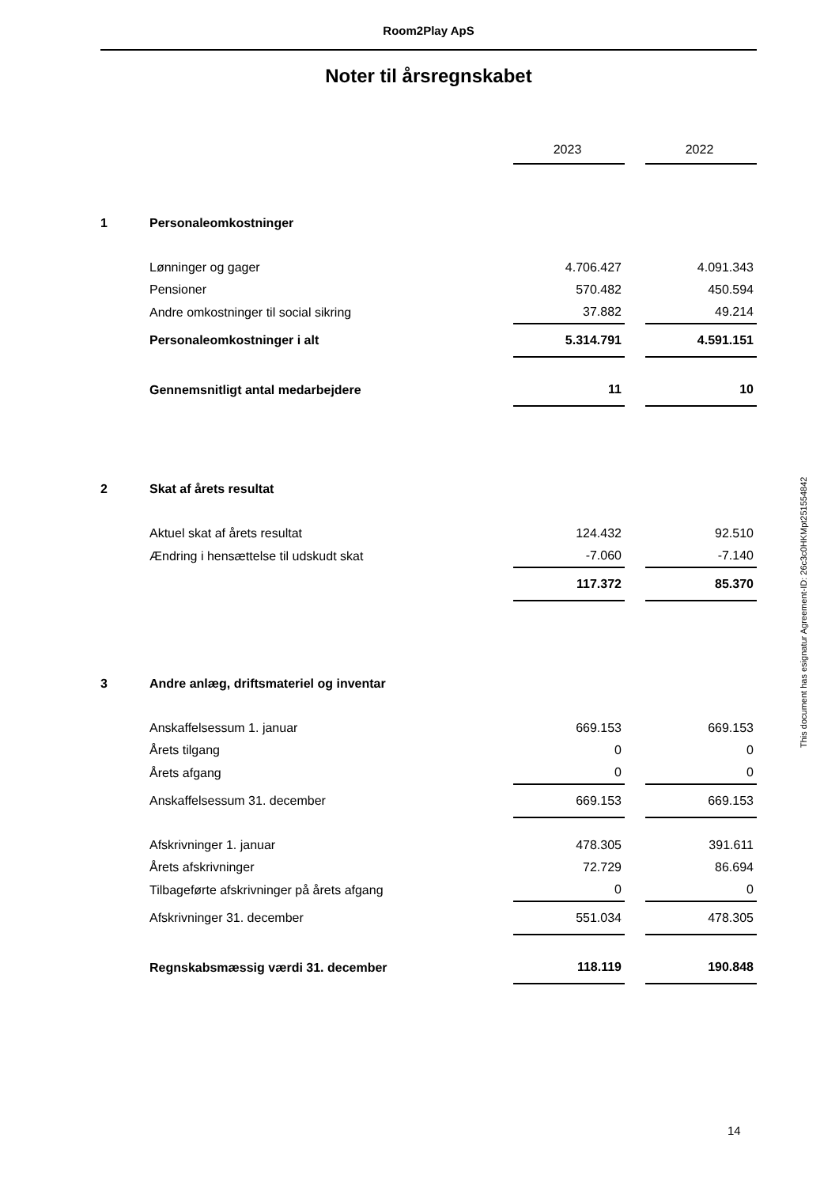Room2Play ApS
Noter til årsregnskabet
| | | 2023 | | 2022 |
| 1 | Personaleomkostninger | | | |
| | Lønninger og gager | 4.706.427 | | 4.091.343 |
| | Pensioner | 570.482 | | 450.594 |
| | Andre omkostninger til social sikring | 37.882 | | 49.214 |
| | Personaleomkostninger i alt | 5.314.791 | | 4.591.151 |
| | Gennemsnitligt antal medarbejdere | 11 | | 10 |
| 2 | Skat af årets resultat | | | |
| | Aktuel skat af årets resultat | 124.432 | | 92.510 |
| | Ændring i hensættelse til udskudt skat | -7.060 | | -7.140 |
| | | 117.372 | | 85.370 |
| 3 | Andre anlæg, driftsmateriel og inventar | | | |
| | Anskaffelsessum 1. januar | 669.153 | | 669.153 |
| | Årets tilgang | 0 | | 0 |
| | Årets afgang | 0 | | 0 |
| | Anskaffelsessum 31. december | 669.153 | | 669.153 |
| | Afskrivninger 1. januar | 478.305 | | 391.611 |
| | Årets afskrivninger | 72.729 | | 86.694 |
| | Tilbageførte afskrivninger på årets afgang | 0 | | 0 |
| | Afskrivninger 31. december | 551.034 | | 478.305 |
| | Regnskabsmæssig værdi 31. december | 118.119 | | 190.848 |
This document has esignatur Agreement-ID: 26c3c0HKMpt251554842
14